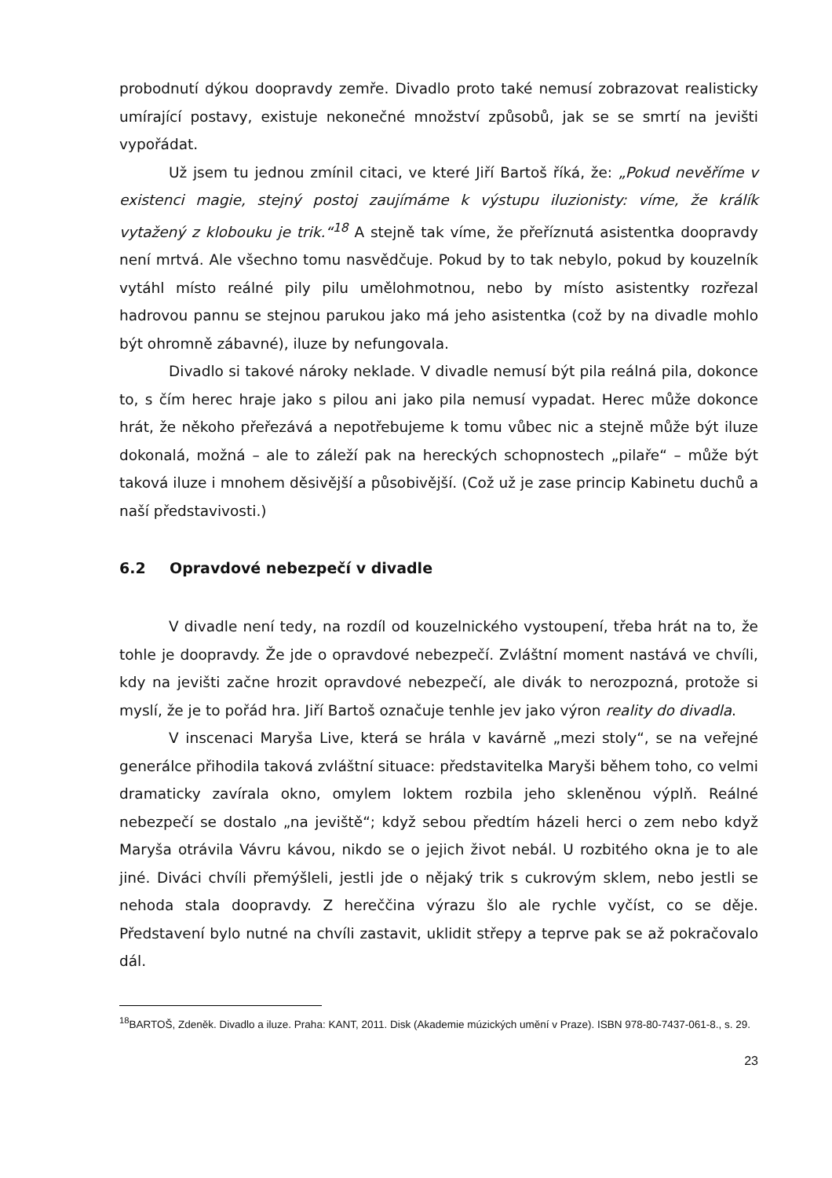probodnutí dýkou doopravdy zemře. Divadlo proto také nemusí zobrazovat realisticky umírající postavy, existuje nekonečné množství způsobů, jak se se smrtí na jevišti vypořádat.
Už jsem tu jednou zmínil citaci, ve které Jiří Bartoš říká, že: „Pokud nevěříme v existenci magie, stejný postoj zaujímáme k výstupu iluzionisty: víme, že králík vytažený z klobouku je trik.“<sup>18</sup> A stejně tak víme, že přeříznutá asistentka doopravdy není mrtvá. Ale všechno tomu nasvědčuje. Pokud by to tak nebylo, pokud by kouzelník vytáhl místo reálné pily pilu umělohmotnou, nebo by místo asistentky rozřezal hadrovou pannu se stejnou parukou jako má jeho asistentka (což by na divadle mohlo být ohromně zábavné), iluze by nefungovala.
Divadlo si takové nároky neklade. V divadle nemusí být pila reálná pila, dokonce to, s čím herec hraje jako s pilou ani jako pila nemusí vypadat. Herec může dokonce hrát, že někoho přeřezává a nepotřebujeme k tomu vůbec nic a stejně může být iluze dokonalá, možná – ale to záleží pak na hereckých schopnostech „pilaře“ – může být taková iluze i mnohem děsivější a působivější. (Což už je zase princip Kabinetu duchů a naší představivosti.)
6.2 Opravdové nebezpečí v divadle
V divadle není tedy, na rozdíl od kouzelnického vystoupení, třeba hrát na to, že tohle je doopravdy. Že jde o opravdové nebezpečí. Zvláštní moment nastává ve chvíli, kdy na jevišti začne hrozit opravdové nebezpečí, ale divák to nerozpozná, protože si myslí, že je to pořád hra. Jiří Bartoš označuje tenhle jev jako výron reality do divadla.
V inscenaci Maryša Live, která se hrála v kavárně „mezi stoly“, se na veřejné generálce přihodila taková zvláštní situace: představitelka Maryši během toho, co velmi dramaticky zavírala okno, omylem loktem rozbila jeho skleněnou výplň. Reálné nebezpečí se dostalo „na jeviště“; když sebou předtím házeli herci o zem nebo když Maryša otrávila Vávru kávou, nikdo se o jejich život nebál. U rozbitého okna je to ale jiné. Diváci chvíli přemýšleli, jestli jde o nějaký trik s cukrovým sklem, nebo jestli se nehoda stala doopravdy. Z hereččina výrazu šlo ale rychle vyčíst, co se děje. Představení bylo nutné na chvíli zastavit, uklidit střepy a teprve pak se až pokračovalo dál.
<sup>18</sup>BARTOŠ, Zdeněk. Divadlo a iluze. Praha: KANT, 2011. Disk (Akademie múzických umění v Praze). ISBN 978-80-7437-061-8., s. 29.
23